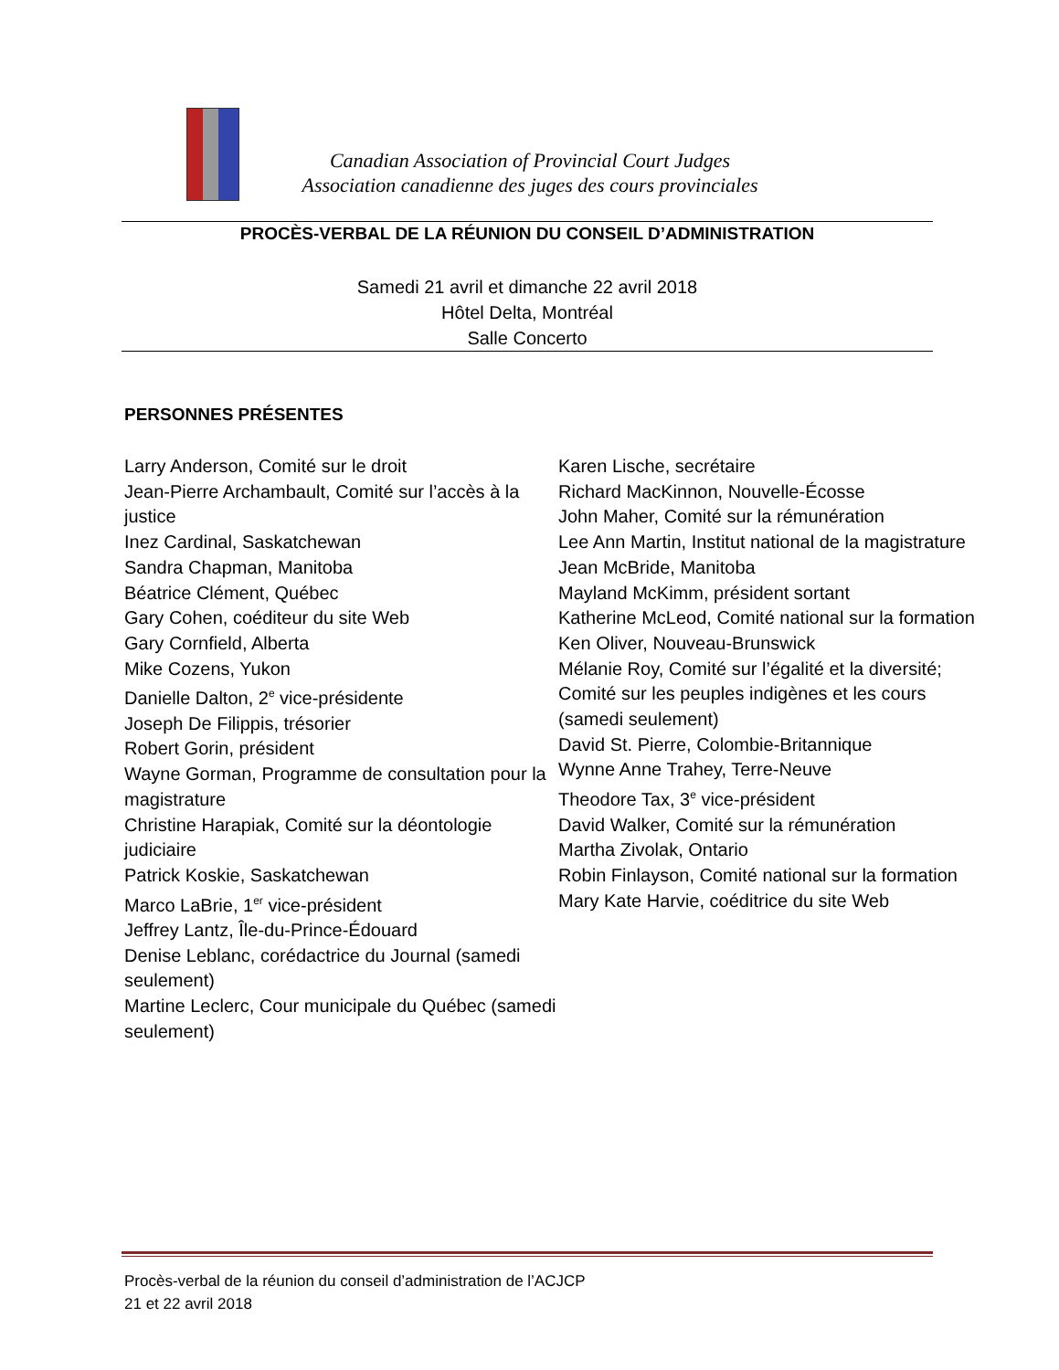Canadian Association of Provincial Court Judges
Association canadienne des juges des cours provinciales
PROCÈS-VERBAL DE LA RÉUNION DU CONSEIL D’ADMINISTRATION
Samedi 21 avril et dimanche 22 avril 2018
Hôtel Delta, Montréal
Salle Concerto
PERSONNES PRÉSENTES
Larry Anderson, Comité sur le droit
Jean-Pierre Archambault, Comité sur l’accès à la justice
Inez Cardinal, Saskatchewan
Sandra Chapman, Manitoba
Béatrice Clément, Québec
Gary Cohen, coéditeur du site Web
Gary Cornfield, Alberta
Mike Cozens, Yukon
Danielle Dalton, 2<sup>e</sup> vice-présidente
Joseph De Filippis, trésorier
Robert Gorin, président
Wayne Gorman, Programme de consultation pour la magistrature
Christine Harapiak, Comité sur la déontologie judiciaire
Patrick Koskie, Saskatchewan
Marco LaBrie, 1<sup>er</sup> vice-président
Jeffrey Lantz, Île-du-Prince-Édouard
Denise Leblanc, corédactrice du Journal (samedi seulement)
Martine Leclerc, Cour municipale du Québec (samedi seulement)
Karen Lische, secrétaire
Richard MacKinnon, Nouvelle-Écosse
John Maher, Comité sur la rémunération
Lee Ann Martin, Institut national de la magistrature
Jean McBride, Manitoba
Mayland McKimm, président sortant
Katherine McLeod, Comité national sur la formation
Ken Oliver, Nouveau-Brunswick
Mélanie Roy, Comité sur l’égalité et la diversité; Comité sur les peuples indigènes et les cours (samedi seulement)
David St. Pierre, Colombie-Britannique
Wynne Anne Trahey, Terre-Neuve
Theodore Tax, 3<sup>e</sup> vice-président
David Walker, Comité sur la rémunération
Martha Zivolak, Ontario
Robin Finlayson, Comité national sur la formation
Mary Kate Harvie, coéditrice du site Web
Procès-verbal de la réunion du conseil d’administration de l’ACJCP
21 et 22 avril 2018